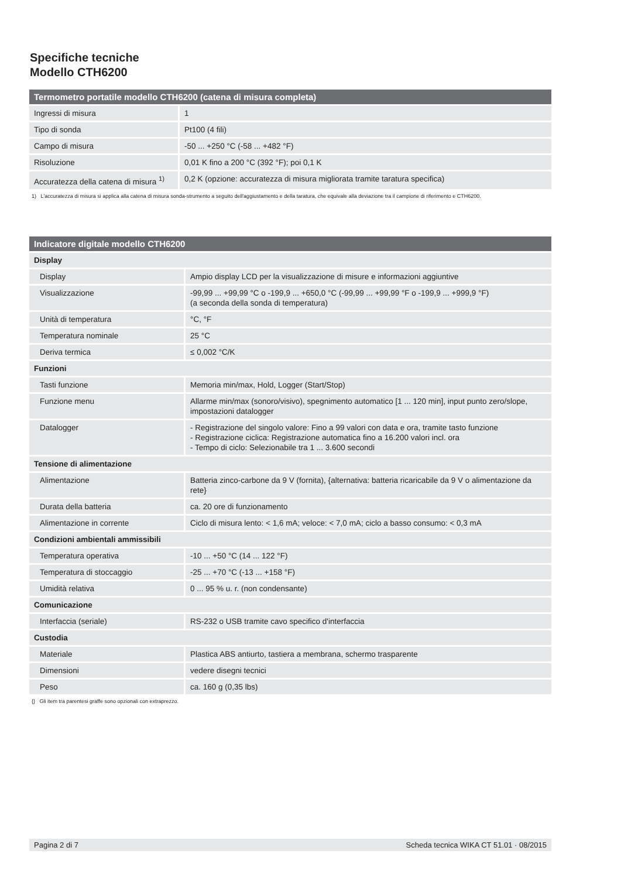Specifiche tecniche
Modello CTH6200
| Termometro portatile modello CTH6200 (catena di misura completa) | |
| --- | --- |
| Ingressi di misura | 1 |
| Tipo di sonda | Pt100 (4 fili) |
| Campo di misura | -50 ... +250 °C (-58 ... +482 °F) |
| Risoluzione | 0,01 K fino a 200 °C (392 °F); poi 0,1 K |
| Accuratezza della catena di misura <sup>1)</sup> | 0,2 K (opzione: accuratezza di misura migliorata tramite taratura specifica) |
1) L'accuratezza di misura si applica alla catena di misura sonda-strumento a seguito dell'aggiustamento e della taratura, che equivale alla deviazione tra il campione di riferimento e CTH6200.
| Indicatore digitale modello CTH6200 | |
| --- | --- |
| Display | |
| Display | Ampio display LCD per la visualizzazione di misure e informazioni aggiuntive |
| Visualizzazione | -99,99 ... +99,99 °C o -199,9 ... +650,0 °C (-99,99 ... +99,99 °F o -199,9 ... +999,9 °F) (a seconda della sonda di temperatura) |
| Unità di temperatura | °C, °F |
| Temperatura nominale | 25 °C |
| Deriva termica | ≤ 0,002 °C/K |
| Funzioni | |
| Tasti funzione | Memoria min/max, Hold, Logger (Start/Stop) |
| Funzione menu | Allarme min/max (sonoro/visivo), spegnimento automatico [1 ... 120 min], input punto zero/slope, impostazioni datalogger |
| Datalogger | - Registrazione del singolo valore: Fino a 99 valori con data e ora, tramite tasto funzione - Registrazione ciclica: Registrazione automatica fino a 16.200 valori incl. ora - Tempo di ciclo: Selezionabile tra 1 ... 3.600 secondi |
| Tensione di alimentazione | |
| Alimentazione | Batteria zinco-carbone da 9 V (fornita), {alternativa: batteria ricaricabile da 9 V o alimentazione da rete} |
| Durata della batteria | ca. 20 ore di funzionamento |
| Alimentazione in corrente | Ciclo di misura lento: < 1,6 mA; veloce: < 7,0 mA; ciclo a basso consumo: < 0,3 mA |
| Condizioni ambientali ammissibili | |
| Temperatura operativa | -10 ... +50 °C (14 ... 122 °F) |
| Temperatura di stoccaggio | -25 ... +70 °C (-13 ... +158 °F) |
| Umidità relativa | 0 ... 95 % u. r. (non condensante) |
| Comunicazione | |
| Interfaccia (seriale) | RS-232 o USB tramite cavo specifico d'interfaccia |
| Custodia | |
| Materiale | Plastica ABS antiurto, tastiera a membrana, schermo trasparente |
| Dimensioni | vedere disegni tecnici |
| Peso | ca. 160 g (0,35 lbs) |
{} Gli item tra parentesi graffe sono opzionali con extraprezzo.
Pagina 2 di 7 Scheda tecnica WIKA CT 51.01 · 08/2015